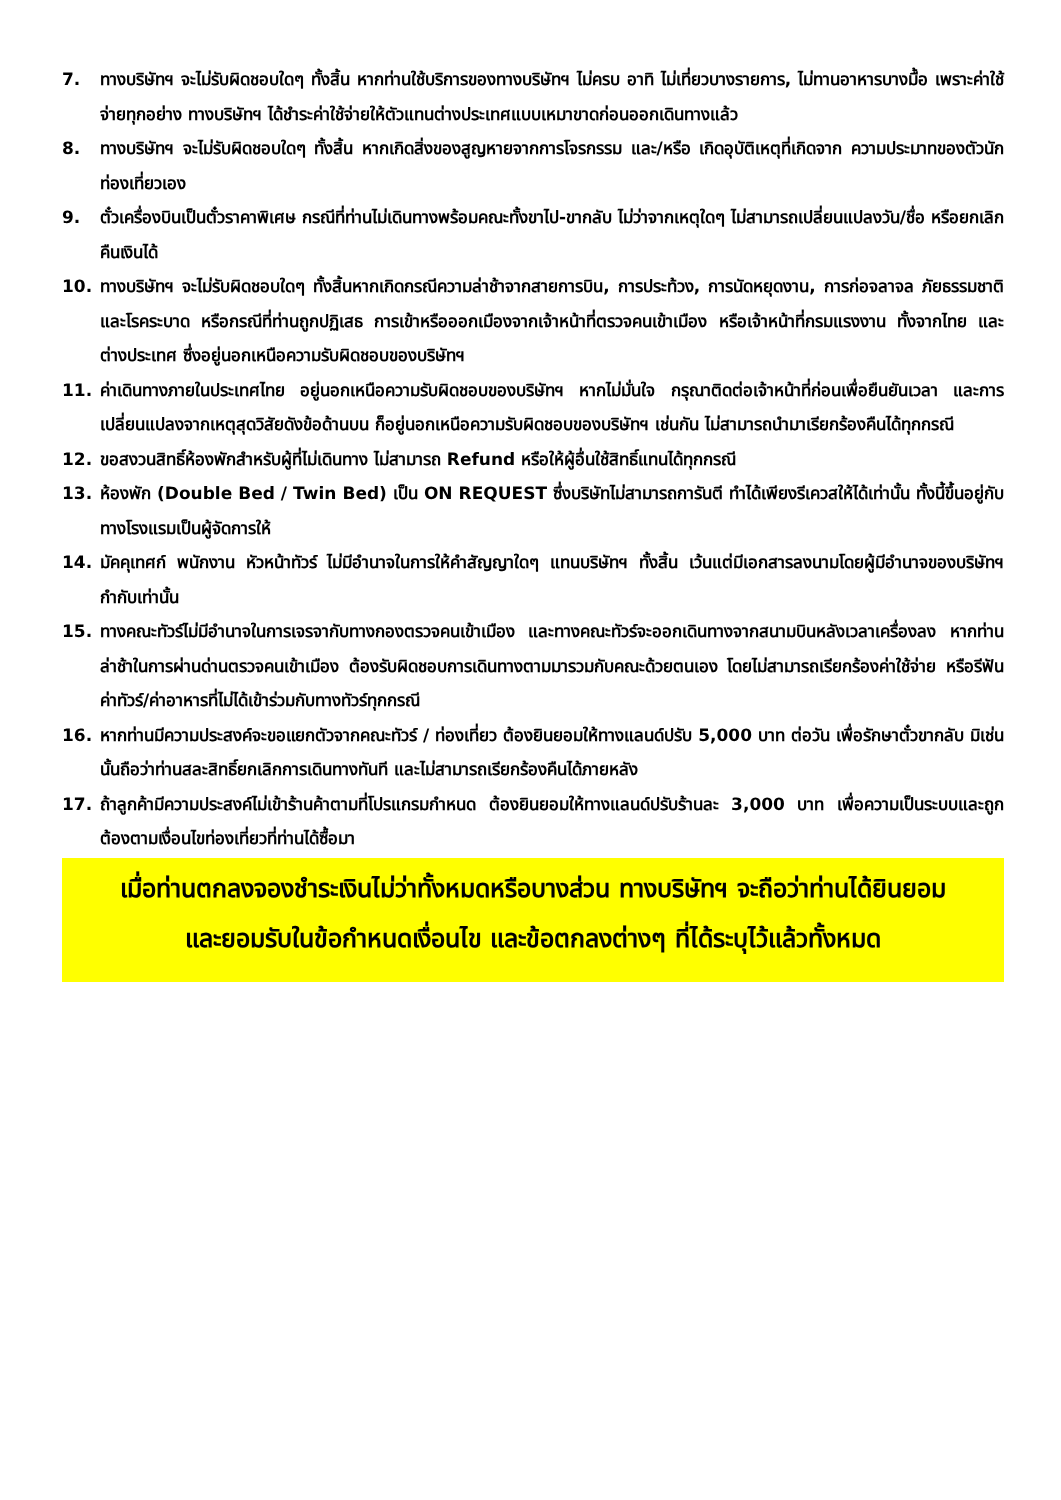7. ทางบริษัทฯ จะไม่รับผิดชอบใดๆ ทั้งสิ้น หากท่านใช้บริการของทางบริษัทฯ ไม่ครบ อาทิ ไม่เที่ยวบางรายการ, ไม่ทานอาหารบางมื้อ เพราะค่าใช้จ่ายทุกอย่าง ทางบริษัทฯ ได้ชำระค่าใช้จ่ายให้ตัวแทนต่างประเทศแบบเหมาขาดก่อนออกเดินทางแล้ว
8. ทางบริษัทฯ จะไม่รับผิดชอบใดๆ ทั้งสิ้น หากเกิดสิ่งของสูญหายจากการโจรกรรม และ/หรือ เกิดอุบัติเหตุที่เกิดจาก ความประมาทของตัวนักท่องเที่ยวเอง
9. ตั๋วเครื่องบินเป็นตั๋วราคาพิเศษ กรณีที่ท่านไม่เดินทางพร้อมคณะทั้งขาไป-ขากลับ ไม่ว่าจากเหตุใดๆ ไม่สามารถเปลี่ยนแปลงวัน/ชื่อ หรือยกเลิกคืนเงินได้
10. ทางบริษัทฯ จะไม่รับผิดชอบใดๆ ทั้งสิ้นหากเกิดกรณีความล่าช้าจากสายการบิน, การประท้วง, การนัดหยุดงาน, การก่อจลาจล ภัยธรรมชาติ และโรคระบาด หรือกรณีที่ท่านถูกปฏิเสธ การเข้าหรือออกเมืองจากเจ้าหน้าที่ตรวจคนเข้าเมือง หรือเจ้าหน้าที่กรมแรงงาน ทั้งจากไทย และต่างประเทศ ซึ่งอยู่นอกเหนือความรับผิดชอบของบริษัทฯ
11. ค่าเดินทางภายในประเทศไทย อยู่นอกเหนือความรับผิดชอบของบริษัทฯ หากไม่มั่นใจ กรุณาติดต่อเจ้าหน้าที่ก่อนเพื่อยืนยันเวลา และการเปลี่ยนแปลงจากเหตุสุดวิสัยดังข้อด้านบน ก็อยู่นอกเหนือความรับผิดชอบของบริษัทฯ เช่นกัน ไม่สามารถนำมาเรียกร้องคืนได้ทุกกรณี
12. ขอสงวนสิทธิ์ห้องพักสำหรับผู้ที่ไม่เดินทาง ไม่สามารถ Refund หรือให้ผู้อื่นใช้สิทธิ์แทนได้ทุกกรณี
13. ห้องพัก (Double Bed / Twin Bed) เป็น ON REQUEST ซึ่งบริษัทไม่สามารถการันตี ทำได้เพียงรีเควสให้ได้เท่านั้น ทั้งนี้ขึ้นอยู่กับทางโรงแรมเป็นผู้จัดการให้
14. มัคคุเทศก์ พนักงาน หัวหน้าทัวร์ ไม่มีอำนาจในการให้คำสัญญาใดๆ แทนบริษัทฯ ทั้งสิ้น เว้นแต่มีเอกสารลงนามโดยผู้มีอำนาจของบริษัทฯ กำกับเท่านั้น
15. ทางคณะทัวร์ไม่มีอำนาจในการเจรจากับทางกองตรวจคนเข้าเมือง และทางคณะทัวร์จะออกเดินทางจากสนามบินหลังเวลาเครื่องลง หากท่านล่าช้าในการผ่านด่านตรวจคนเข้าเมือง ต้องรับผิดชอบการเดินทางตามมารวมกับคณะด้วยตนเอง โดยไม่สามารถเรียกร้องค่าใช้จ่าย หรือรีฟันค่าทัวร์/ค่าอาหารที่ไม่ได้เข้าร่วมกับทางทัวร์ทุกกรณี
16. หากท่านมีความประสงค์จะขอแยกตัวจากคณะทัวร์ / ท่องเที่ยว ต้องยินยอมให้ทางแลนด์ปรับ 5,000 บาท ต่อวัน เพื่อรักษาตั๋วขากลับ มิเช่นนั้นถือว่าท่านสละสิทธิ์ยกเลิกการเดินทางทันที และไม่สามารถเรียกร้องคืนได้ภายหลัง
17. ถ้าลูกค้ามีความประสงค์ไม่เข้าร้านค้าตามที่โปรแกรมกำหนด ต้องยินยอมให้ทางแลนด์ปรับร้านละ 3,000 บาท เพื่อความเป็นระบบและถูกต้องตามเงื่อนไขท่องเที่ยวที่ท่านได้ซื้อมา
เมื่อท่านตกลงจองชำระเงินไม่ว่าทั้งหมดหรือบางส่วน ทางบริษัทฯ จะถือว่าท่านได้ยินยอม
และยอมรับในข้อกำหนดเงื่อนไข และข้อตกลงต่างๆ ที่ได้ระบุไว้แล้วทั้งหมด